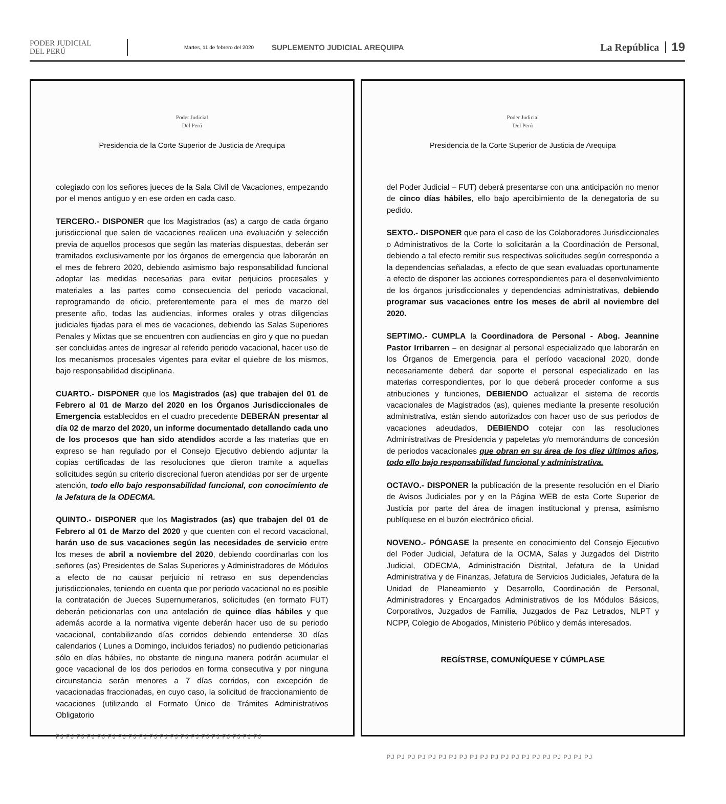PODER JUDICIAL
DEL PERÚ
Martes, 11 de febrero del 2020
SUPLEMENTO JUDICIAL AREQUIPA
La República
19
Poder Judicial
Del Perú
Presidencia de la Corte Superior de Justicia de Arequipa
colegiado con los señores jueces de la Sala Civil de Vacaciones, empezando por el menos antiguo y en ese orden en cada caso.
TERCERO.- DISPONER que los Magistrados (as) a cargo de cada órgano jurisdiccional que salen de vacaciones realicen una evaluación y selección previa de aquellos procesos que según las materias dispuestas, deberán ser tramitados exclusivamente por los órganos de emergencia que laborarán en el mes de febrero 2020, debiendo asimismo bajo responsabilidad funcional adoptar las medidas necesarias para evitar perjuicios procesales y materiales a las partes como consecuencia del periodo vacacional, reprogramando de oficio, preferentemente para el mes de marzo del presente año, todas las audiencias, informes orales y otras diligencias judiciales fijadas para el mes de vacaciones, debiendo las Salas Superiores Penales y Mixtas que se encuentren con audiencias en giro y que no puedan ser concluidas antes de ingresar al referido periodo vacacional, hacer uso de los mecanismos procesales vigentes para evitar el quiebre de los mismos, bajo responsabilidad disciplinaria.
CUARTO.- DISPONER que los Magistrados (as) que trabajen del 01 de Febrero al 01 de Marzo del 2020 en los Órganos Jurisdiccionales de Emergencia establecidos en el cuadro precedente DEBERÁN presentar al día 02 de marzo del 2020, un informe documentado detallando cada uno de los procesos que han sido atendidos acorde a las materias que en expreso se han regulado por el Consejo Ejecutivo debiendo adjuntar la copias certificadas de las resoluciones que dieron tramite a aquellas solicitudes según su criterio discrecional fueron atendidas por ser de urgente atención, todo ello bajo responsabilidad funcional, con conocimiento de la Jefatura de la ODECMA.
QUINTO.- DISPONER que los Magistrados (as) que trabajen del 01 de Febrero al 01 de Marzo del 2020 y que cuenten con el record vacacional, harán uso de sus vacaciones según las necesidades de servicio entre los meses de abril a noviembre del 2020, debiendo coordinarlas con los señores (as) Presidentes de Salas Superiores y Administradores de Módulos a efecto de no causar perjuicio ni retraso en sus dependencias jurisdiccionales, teniendo en cuenta que por periodo vacacional no es posible la contratación de Jueces Supernumerarios, solicitudes (en formato FUT) deberán peticionarlas con una antelación de quince días hábiles y que además acorde a la normativa vigente deberán hacer uso de su periodo vacacional, contabilizando días corridos debiendo entenderse 30 días calendarios ( Lunes a Domingo, incluidos feriados) no pudiendo peticionarlas sólo en días hábiles, no obstante de ninguna manera podrán acumular el goce vacacional de los dos periodos en forma consecutiva y por ninguna circunstancia serán menores a 7 días corridos, con excepción de vacacionadas fraccionadas, en cuyo caso, la solicitud de fraccionamiento de vacaciones (utilizando el Formato Único de Trámites Administrativos Obligatorio
PJ PJ PJ PJ PJ PJ PJ PJ PJ PJ PJ PJ PJ PJ PJ PJ PJ PJ PJ PJ
Poder Judicial
Del Perú
Presidencia de la Corte Superior de Justicia de Arequipa
del Poder Judicial – FUT) deberá presentarse con una anticipación no menor de cinco días hábiles, ello bajo apercibimiento de la denegatoria de su pedido.
SEXTO.- DISPONER que para el caso de los Colaboradores Jurisdiccionales o Administrativos de la Corte lo solicitarán a la Coordinación de Personal, debiendo a tal efecto remitir sus respectivas solicitudes según corresponda a la dependencias señaladas, a efecto de que sean evaluadas oportunamente a efecto de disponer las acciones correspondientes para el desenvolvimiento de los órganos jurisdiccionales y dependencias administrativas, debiendo programar sus vacaciones entre los meses de abril al noviembre del 2020.
SEPTIMO.- CUMPLA la Coordinadora de Personal - Abog. Jeannine Pastor Irribarren – en designar al personal especializado que laborarán en los Órganos de Emergencia para el período vacacional 2020, donde necesariamente deberá dar soporte el personal especializado en las materias correspondientes, por lo que deberá proceder conforme a sus atribuciones y funciones, DEBIENDO actualizar el sistema de records vacacionales de Magistrados (as), quienes mediante la presente resolución administrativa, están siendo autorizados con hacer uso de sus periodos de vacaciones adeudados, DEBIENDO cotejar con las resoluciones Administrativas de Presidencia y papeletas y/o memorándums de concesión de periodos vacacionales que obran en su área de los diez últimos años, todo ello bajo responsabilidad funcional y administrativa.
OCTAVO.- DISPONER la publicación de la presente resolución en el Diario de Avisos Judiciales por y en la Página WEB de esta Corte Superior de Justicia por parte del área de imagen institucional y prensa, asimismo publíquese en el buzón electrónico oficial.
NOVENO.- PÓNGASE la presente en conocimiento del Consejo Ejecutivo del Poder Judicial, Jefatura de la OCMA, Salas y Juzgados del Distrito Judicial, ODECMA, Administración Distrital, Jefatura de la Unidad Administrativa y de Finanzas, Jefatura de Servicios Judiciales, Jefatura de la Unidad de Planeamiento y Desarrollo, Coordinación de Personal, Administradores y Encargados Administrativos de los Módulos Básicos, Corporativos, Juzgados de Familia, Juzgados de Paz Letrados, NLPT y NCPP, Colegio de Abogados, Ministerio Público y demás interesados.
REGÍSTRSE, COMUNÍQUESE Y CÚMPLASE
PJ PJ PJ PJ PJ PJ PJ PJ PJ PJ PJ PJ PJ PJ PJ PJ PJ PJ PJ PJ